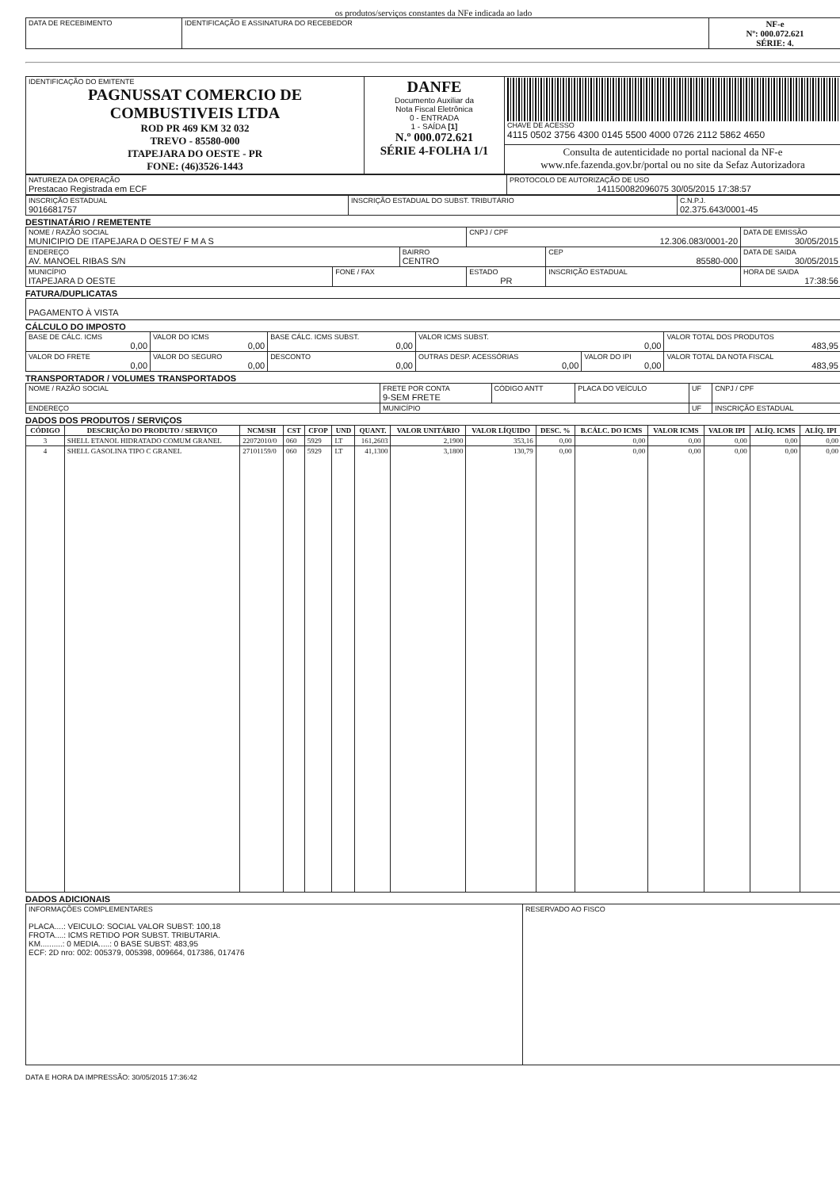os produtos/serviços constantes da NFe indicada ao lado
| DATA DE RECEBIMENTO | IDENTIFICAÇÃO E ASSINATURA DO RECEBEDOR | NF-e Nº: 000.072.621 SÉRIE: 4. |
| IDENTIFICAÇÃO DO EMITENTE PAGNUSSAT COMERCIO DE COMBUSTIVEIS LTDA ROD PR 469 KM 32 032 TREVO - 85580-000 ITAPEJARA DO OESTE - PR FONE: (46)3526-1443 | DANFE Documento Auxiliar da Nota Fiscal Eletrônica 0 - ENTRADA 1 - SAÍDA [1] N.º 000.072.621 SÉRIE 4-FOLHA 1/1 | CHAVE DE ACESSO 4115 0502 3756 4300 0145 5500 4000 0726 2112 5862 4650 |
| | | Consulta de autenticidade no portal nacional da NF-e www.nfe.fazenda.gov.br/portal ou no site da Sefaz Autorizadora |
| NATUREZA DA OPERAÇÃO Prestacao Registrada em ECF | PROTOCOLO DE AUTORIZAÇÃO DE USO 141150082096075 30/05/2015 17:38:57 |
| INSCRIÇÃO ESTADUAL 9016681757 | INSCRIÇÃO ESTADUAL DO SUBST. TRIBUTÁRIO | C.N.P.J. 02.375.643/0001-45 |
DESTINATÁRIO / REMETENTE
| NOME / RAZÃO SOCIAL MUNICIPIO DE ITAPEJARA D OESTE/ F M A S | | | CNPJ / CPF 12.306.083/0001-20 | | DATA DE EMISSÃO 30/05/2015 |
| ENDEREÇO AV. MANOEL RIBAS S/N | | BAIRRO CENTRO | | CEP 85580-000 | DATA DE SAIDA 30/05/2015 |
| MUNICÍPIO ITAPEJARA D OESTE | FONE / FAX | | ESTADO PR | INSCRIÇÃO ESTADUAL | HORA DE SAIDA 17:38:56 |
FATURA/DUPLICATAS
| PAGAMENTO À VISTA |
CÁLCULO DO IMPOSTO
| BASE DE CÁLC. ICMS 0,00 | VALOR DO ICMS 0,00 | BASE CÁLC. ICMS SUBST. 0,00 | VALOR ICMS SUBST. 0,00 | | VALOR TOTAL DOS PRODUTOS 483,95 |
| VALOR DO FRETE 0,00 | VALOR DO SEGURO 0,00 | DESCONTO 0,00 | OUTRAS DESP. ACESSÓRIAS 0,00 | VALOR DO IPI 0,00 | VALOR TOTAL DA NOTA FISCAL 483,95 |
TRANSPORTADOR / VOLUMES TRANSPORTADOS
| NOME / RAZÃO SOCIAL | FRETE POR CONTA 9-SEM FRETE | CÓDIGO ANTT | PLACA DO VEÍCULO | UF | CNPJ / CPF |
| ENDEREÇO | MUNICÍPIO | | | UF | INSCRIÇÃO ESTADUAL |
DADOS DOS PRODUTOS / SERVIÇOS
| CÓDIGO | DESCRIÇÃO DO PRODUTO / SERVIÇO | NCM/SH | CST | CFOP | UND | QUANT. | VALOR UNITÁRIO | VALOR LÍQUIDO | DESC. % | B.CÁLC. DO ICMS | VALOR ICMS | VALOR IPI | ALÍQ. ICMS | ALÍQ. IPI |
| --- | --- | --- | --- | --- | --- | --- | --- | --- | --- | --- | --- | --- | --- | --- |
| 3 | SHELL ETANOL HIDRATADO COMUM GRANEL | 22072010/0 | 060 | 5929 | LT | 161,2603 | 2,1900 | 353,16 | 0,00 | 0,00 | 0,00 | 0,00 | 0,00 | 0,00 |
| 4 | SHELL GASOLINA TIPO C GRANEL | 27101159/0 | 060 | 5929 | LT | 41,1300 | 3,1800 | 130,79 | 0,00 | 0,00 | 0,00 | 0,00 | 0,00 | 0,00 |
DADOS ADICIONAIS
| INFORMAÇÕES COMPLEMENTARES PLACA....: VEICULO: SOCIAL VALOR SUBST: 100,18 FROTA....: ICMS RETIDO POR SUBST. TRIBUTARIA. KM..........: 0 MEDIA.....: 0 BASE SUBST: 483,95 ECF: 2D nro: 002: 005379, 005398, 009664, 017386, 017476 | RESERVADO AO FISCO |
DATA E HORA DA IMPRESSÃO: 30/05/2015 17:36:42